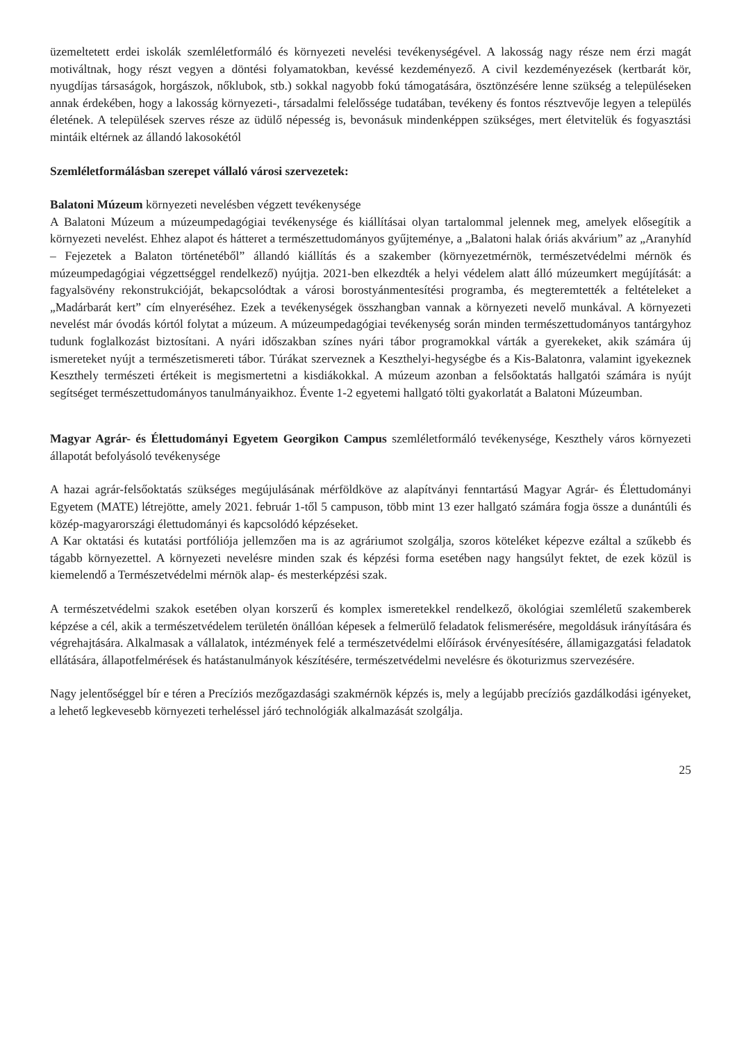üzemeltetett erdei iskolák szemléletformáló és környezeti nevelési tevékenységével. A lakosság nagy része nem érzi magát motiváltnak, hogy részt vegyen a döntési folyamatokban, kevéssé kezdeményező. A civil kezdeményezések (kertbarát kör, nyugdíjas társaságok, horgászok, nőklubok, stb.) sokkal nagyobb fokú támogatására, ösztönzésére lenne szükség a településeken annak érdekében, hogy a lakosság környezeti-, társadalmi felelőssége tudatában, tevékeny és fontos résztvevője legyen a település életének. A települések szerves része az üdülő népesség is, bevonásuk mindenképpen szükséges, mert életvitelük és fogyasztási mintáik eltérnek az állandó lakosokétól
Szemléletformálásban szerepet vállaló városi szervezetek:
Balatoni Múzeum környezeti nevelésben végzett tevékenysége
A Balatoni Múzeum a múzeumpedagógiai tevékenysége és kiállításai olyan tartalommal jelennek meg, amelyek elősegítik a környezeti nevelést. Ehhez alapot és hátteret a természettudományos gyűjteménye, a „Balatoni halak óriás akvárium” az „Aranyhíd – Fejezetek a Balaton történetéből” állandó kiállítás és a szakember (környezetmérnök, természetvédelmi mérnök és múzeumpedagógiai végzettséggel rendelkező) nyújtja. 2021-ben elkezdték a helyi védelem alatt álló múzeumkert megújítását: a fagyalsövény rekonstrukcióját, bekapcsolódtak a városi borostyánmentesítési programba, és megteremtették a feltételeket a „Madárbarát kert” cím elnyeréséhez. Ezek a tevékenységek összhangban vannak a környezeti nevelő munkával. A környezeti nevelést már óvodás kórtól folytat a múzeum. A múzeumpedagógiai tevékenység során minden természettudományos tantárgyhoz tudunk foglalkozást biztosítani. A nyári időszakban színes nyári tábor programokkal várták a gyerekeket, akik számára új ismereteket nyújt a természetismereti tábor. Túrákat szerveznek a Keszthelyi-hegységbe és a Kis-Balatonra, valamint igyekeznek Keszthely természeti értékeit is megismertetni a kisdiákokkal. A múzeum azonban a felsőoktatás hallgatói számára is nyújt segítséget természettudományos tanulmányaikhoz. Évente 1-2 egyetemi hallgató tölti gyakorlatát a Balatoni Múzeumban.
Magyar Agrár- és Élettudományi Egyetem Georgikon Campus szemléletformáló tevékenysége, Keszthely város környezeti állapotát befolyásoló tevékenysége
A hazai agrár-felsőoktatás szükséges megújulásának mérföldköve az alapítványi fenntartású Magyar Agrár- és Élettudományi Egyetem (MATE) létrejötte, amely 2021. február 1-től 5 campuson, több mint 13 ezer hallgató számára fogja össze a dunántúli és közép-magyarországi élettudományi és kapcsolódó képzéseket.
A Kar oktatási és kutatási portfóliója jellemzően ma is az agráriumot szolgálja, szoros köteléket képezve ezáltal a szűkebb és tágabb környezettel. A környezeti nevelésre minden szak és képzési forma esetében nagy hangsúlyt fektet, de ezek közül is kiemelendő a Természetvédelmi mérnök alap- és mesterképzési szak.
A természetvédelmi szakok esetében olyan korszerű és komplex ismeretekkel rendelkező, ökológiai szemléletű szakemberek képzése a cél, akik a természetvédelem területén önállóan képesek a felmerülő feladatok felismerésére, megoldásuk irányítására és végrehajtására. Alkalmasak a vállalatok, intézmények felé a természetvédelmi előírások érvényesítésére, államigazgatási feladatok ellátására, állapotfelmérések és hatástanulmányok készítésére, természetvédelmi nevelésre és ökoturizmus szervezésére.
Nagy jelentőséggel bír e téren a Precíziós mezőgazdasági szakmérnök képzés is, mely a legújabb precíziós gazdálkodási igényeket, a lehető legkevesebb környezeti terheléssel járó technológiák alkalmazását szolgálja.
25